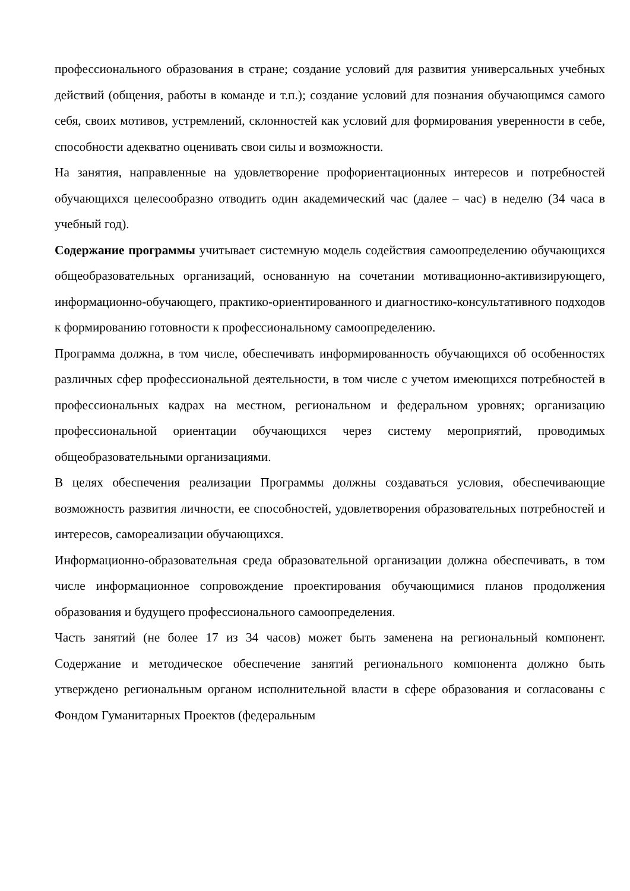профессионального образования в стране; создание условий для развития универсальных учебных действий (общения, работы в команде и т.п.); создание условий для познания обучающимся самого себя, своих мотивов, устремлений, склонностей как условий для формирования уверенности в себе, способности адекватно оценивать свои силы и возможности.
На занятия, направленные на удовлетворение профориентационных интересов и потребностей обучающихся целесообразно отводить один академический час (далее – час) в неделю (34 часа в учебный год).
Содержание программы учитывает системную модель содействия самоопределению обучающихся общеобразовательных организаций, основанную на сочетании мотивационно-активизирующего, информационно-обучающего, практико-ориентированного и диагностико-консультативного подходов к формированию готовности к профессиональному самоопределению.
Программа должна, в том числе, обеспечивать информированность обучающихся об особенностях различных сфер профессиональной деятельности, в том числе с учетом имеющихся потребностей в профессиональных кадрах на местном, региональном и федеральном уровнях; организацию профессиональной ориентации обучающихся через систему мероприятий, проводимых общеобразовательными организациями.
В целях обеспечения реализации Программы должны создаваться условия, обеспечивающие возможность развития личности, ее способностей, удовлетворения образовательных потребностей и интересов, самореализации обучающихся.
Информационно-образовательная среда образовательной организации должна обеспечивать, в том числе информационное сопровождение проектирования обучающимися планов продолжения образования и будущего профессионального самоопределения.
Часть занятий (не более 17 из 34 часов) может быть заменена на региональный компонент. Содержание и методическое обеспечение занятий регионального компонента должно быть утверждено региональным органом исполнительной власти в сфере образования и согласованы с Фондом Гуманитарных Проектов (федеральным